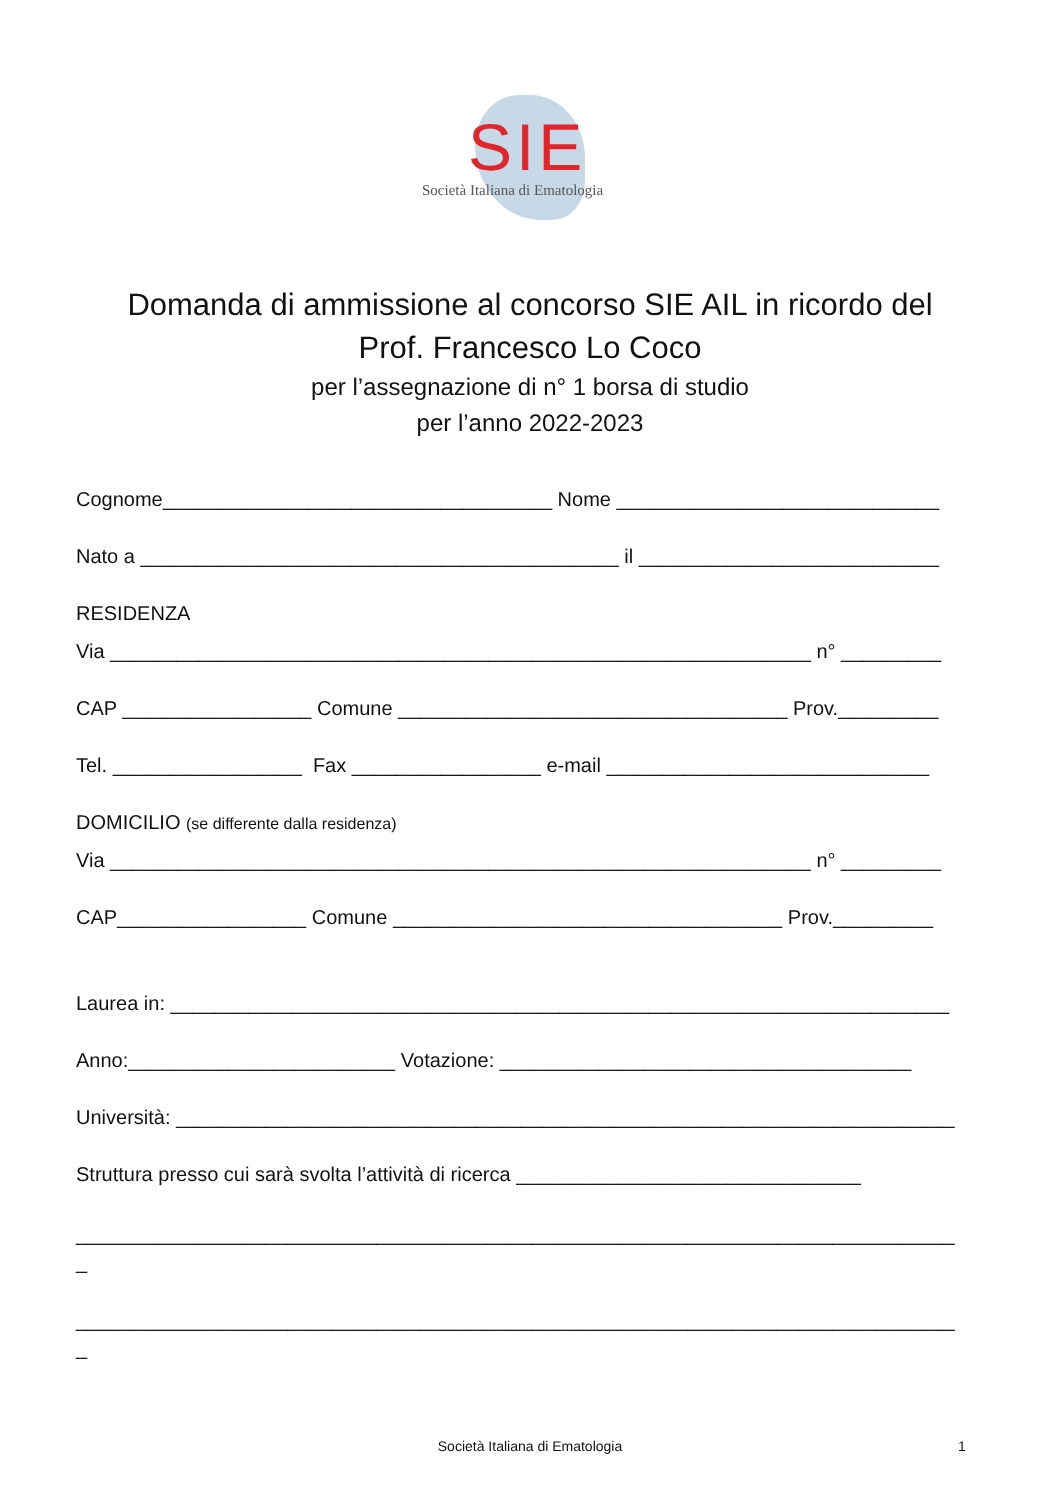SIE
Società Italiana di Ematologia
Domanda di ammissione al concorso SIE AIL in ricordo del
Prof. Francesco Lo Coco
per l’assegnazione di n° 1 borsa di studio
per l’anno 2022-2023
Cognome___________________________________ Nome _____________________________
Nato a ___________________________________________ il ___________________________
RESIDENZA
Via _______________________________________________________________ n° _________
CAP _________________ Comune ___________________________________ Prov._________
Tel. _________________ Fax _________________ e-mail _____________________________
DOMICILIO (se differente dalla residenza)
Via _______________________________________________________________ n° _________
CAP_________________ Comune ___________________________________ Prov._________
Laurea in: ______________________________________________________________________
Anno:________________________ Votazione: _____________________________________
Università: ______________________________________________________________________
Struttura presso cui sarà svolta l’attività di ricerca _______________________________
_______________________________________________________________________________
_
_______________________________________________________________________________
_
Società Italiana di Ematologia 1